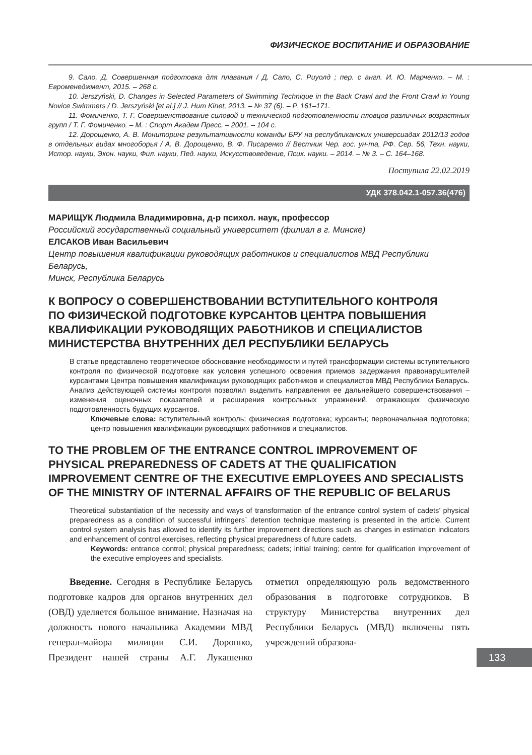ФИЗИЧЕСКОЕ ВОСПИТАНИЕ И ОБРАЗОВАНИЕ
9. Сало, Д. Совершенная подготовка для плавания / Д. Сало, С. Риуолд ; пер. с англ. И. Ю. Марченко. – М. : Евроменеджмент, 2015. – 268 с.
10. Jerszyński, D. Changes in Selected Parameters of Swimming Technique in the Back Crawl and the Front Crawl in Young Novice Swimmers / D. Jerszyński [et al.] // J. Hum Kinet, 2013. – № 37 (6). – P. 161–171.
11. Фомиченко, Т. Г. Совершенствование силовой и технической подготовленности пловцов различных возрастных групп / Т. Г. Фомиченко. – М. : Спорт Академ Пресс. – 2001. – 104 с.
12. Дорощенко, А. В. Мониторинг результативности команды БРУ на республиканских универсиадах 2012/13 годов в отдельных видах многоборья / А. В. Дорощенко, В. Ф. Писаренко // Вестник Чер. гос. ун-та, РФ. Сер. 56, Техн. науки, Истор. науки, Экон. науки, Фил. науки, Пед. науки, Искусствоведение, Псих. науки. – 2014. – № 3. – С. 164–168.
Поступила 22.02.2019
УДК 378.042.1-057.36(476)
МАРИЩУК Людмила Владимировна, д-р психол. наук, профессор
Российский государственный социальный университет (филиал в г. Минске)
ЕЛСАКОВ Иван Васильевич
Центр повышения квалификации руководящих работников и специалистов МВД Республики Беларусь,
Минск, Республика Беларусь
К ВОПРОСУ О СОВЕРШЕНСТВОВАНИИ ВСТУПИТЕЛЬНОГО КОНТРОЛЯ
ПО ФИЗИЧЕСКОЙ ПОДГОТОВКЕ КУРСАНТОВ ЦЕНТРА ПОВЫШЕНИЯ
КВАЛИФИКАЦИИ РУКОВОДЯЩИХ РАБОТНИКОВ И СПЕЦИАЛИСТОВ
МИНИСТЕРСТВА ВНУТРЕННИХ ДЕЛ РЕСПУБЛИКИ БЕЛАРУСЬ
В статье представлено теоретическое обоснование необходимости и путей трансформации системы вступительного контроля по физической подготовке как условия успешного освоения приемов задержания правонарушителей курсантами Центра повышения квалификации руководящих работников и специалистов МВД Республики Беларусь. Анализ действующей системы контроля позволил выделить направления ее дальнейшего совершенствования – изменения оценочных показателей и расширения контрольных упражнений, отражающих физическую подготовленность будущих курсантов.
Ключевые слова: вступительный контроль; физическая подготовка; курсанты; первоначальная подготовка; центр повышения квалификации руководящих работников и специалистов.
TO THE PROBLEM OF THE ENTRANCE CONTROL IMPROVEMENT OF PHYSICAL PREPAREDNESS OF CADETS AT THE QUALIFICATION IMPROVEMENT CENTRE OF THE EXECUTIVE EMPLOYEES AND SPECIALISTS OF THE MINISTRY OF INTERNAL AFFAIRS OF THE REPUBLIC OF BELARUS
Theoretical substantiation of the necessity and ways of transformation of the entrance control system of cadets’ physical preparedness as a condition of successful infringers` detention technique mastering is presented in the article. Current control system analysis has allowed to identify its further improvement directions such as changes in estimation indicators and enhancement of control exercises, reflecting physical preparedness of future cadets.
Keywords: entrance control; physical preparedness; cadets; initial training; centre for qualification improvement of the executive employees and specialists.
Введение. Сегодня в Республике Беларусь подготовке кадров для органов внутренних дел (ОВД) уделяется большое внимание. Назначая на должность нового начальника Академии МВД генерал-майора милиции С.И. Дорошко, Президент нашей страны А.Г. Лукашенко отметил определяющую роль ведомственного образования в подготовке сотрудников. В структуру Министерства внутренних дел Республики Беларусь (МВД) включены пять учреждений образова-
133